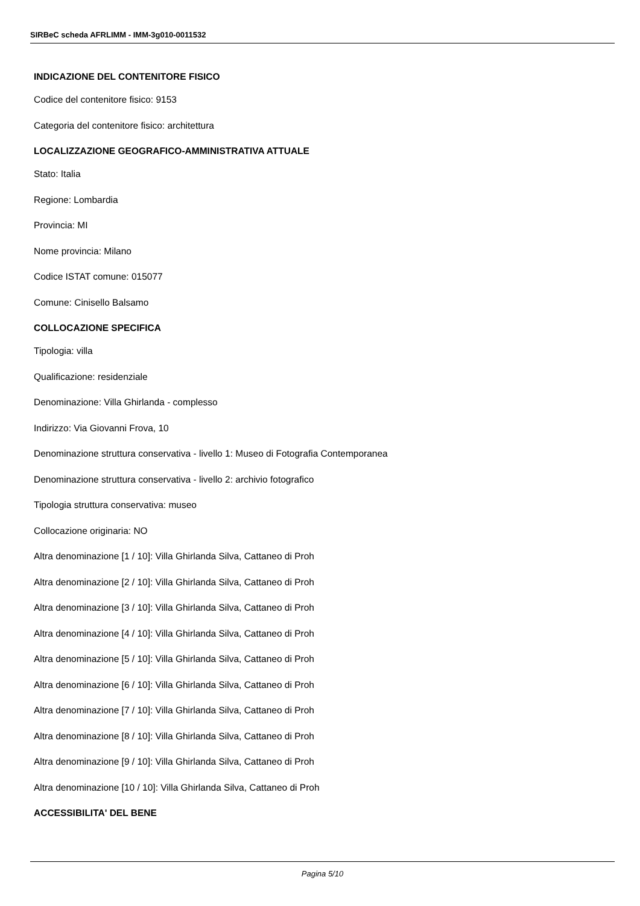SIRBeC scheda AFRLIMM - IMM-3g010-0011532
INDICAZIONE DEL CONTENITORE FISICO
Codice del contenitore fisico: 9153
Categoria del contenitore fisico: architettura
LOCALIZZAZIONE GEOGRAFICO-AMMINISTRATIVA ATTUALE
Stato: Italia
Regione: Lombardia
Provincia: MI
Nome provincia: Milano
Codice ISTAT comune: 015077
Comune: Cinisello Balsamo
COLLOCAZIONE SPECIFICA
Tipologia: villa
Qualificazione: residenziale
Denominazione: Villa Ghirlanda - complesso
Indirizzo: Via Giovanni Frova, 10
Denominazione struttura conservativa - livello 1: Museo di Fotografia Contemporanea
Denominazione struttura conservativa - livello 2: archivio fotografico
Tipologia struttura conservativa: museo
Collocazione originaria: NO
Altra denominazione [1 / 10]: Villa Ghirlanda Silva, Cattaneo di Proh
Altra denominazione [2 / 10]: Villa Ghirlanda Silva, Cattaneo di Proh
Altra denominazione [3 / 10]: Villa Ghirlanda Silva, Cattaneo di Proh
Altra denominazione [4 / 10]: Villa Ghirlanda Silva, Cattaneo di Proh
Altra denominazione [5 / 10]: Villa Ghirlanda Silva, Cattaneo di Proh
Altra denominazione [6 / 10]: Villa Ghirlanda Silva, Cattaneo di Proh
Altra denominazione [7 / 10]: Villa Ghirlanda Silva, Cattaneo di Proh
Altra denominazione [8 / 10]: Villa Ghirlanda Silva, Cattaneo di Proh
Altra denominazione [9 / 10]: Villa Ghirlanda Silva, Cattaneo di Proh
Altra denominazione [10 / 10]: Villa Ghirlanda Silva, Cattaneo di Proh
ACCESSIBILITA' DEL BENE
Pagina 5/10